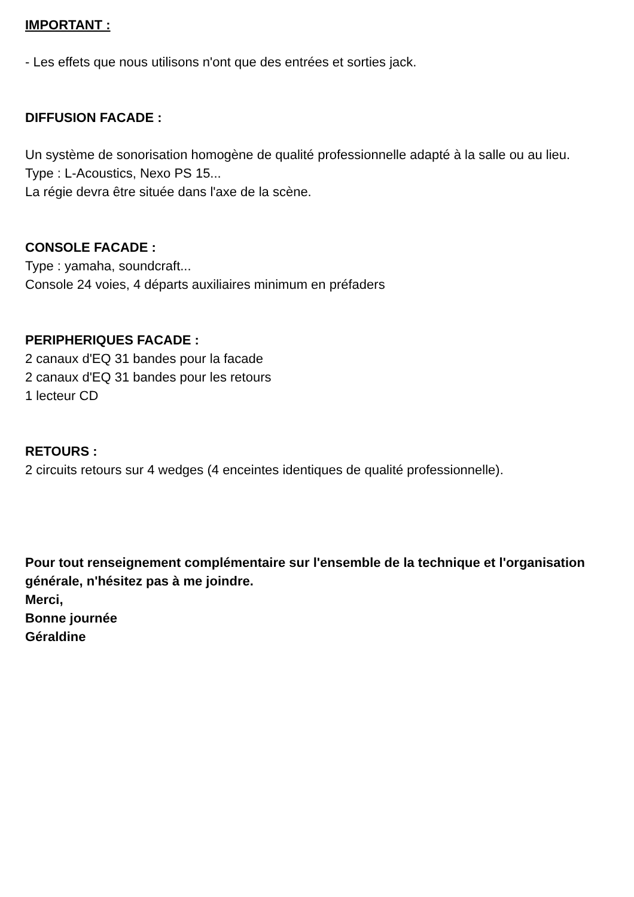IMPORTANT :
- Les effets que nous utilisons n'ont que des entrées et sorties jack.
DIFFUSION FACADE :
Un système de sonorisation homogène de qualité professionnelle adapté à la salle ou au lieu.
Type : L-Acoustics, Nexo PS 15...
La régie devra être située dans l'axe de la scène.
CONSOLE FACADE :
Type : yamaha, soundcraft...
Console 24 voies, 4 départs auxiliaires minimum en préfaders
PERIPHERIQUES FACADE :
2 canaux d'EQ 31 bandes pour la facade
2 canaux d'EQ 31 bandes pour les retours
1 lecteur CD
RETOURS :
2 circuits retours sur 4 wedges (4 enceintes identiques de qualité professionnelle).
Pour tout renseignement complémentaire sur l'ensemble de la technique et l'organisation générale, n'hésitez pas à me joindre.
Merci,
Bonne journée
Géraldine